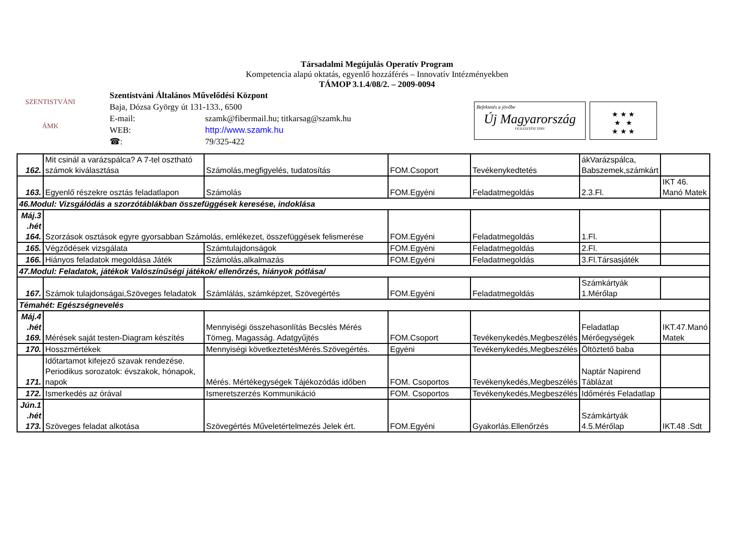SZENTISTVÁNI
ÁMK
Társadalmi Megújulás Operatív Program
Kompetencia alapú oktatás, egyenlő hozzáférés – Innovatív Intézményekben
TÁMOP 3.1.4/08/2. – 2009-0094
Szentistváni Általános Művelődési Központ
Baja, Dózsa György út 131-133., 6500
E-mail: szamk@fibermail.hu; titkarsag@szamk.hu
WEB: http://www.szamk.hu
☎: 79/325-422
Befektetés a jövőbe
Új Magyarország
FEJLESZTÉSI TERV
★ ★ ★
★ ★
★ ★ ★
| 162. | Mit csinál a varázspálca? A 7-tel osztható számok kiválasztása | Számolás,megfigyelés, tudatosítás | FOM.Csoport | Tevékenykedtetés | ákVarázspálca, Babszemek,számkárt | |
| 163. | Egyenlő részekre osztás feladatlapon | Számolás | FOM.Egyéni | Feladatmegoldás | 2.3.Fl. | IKT 46. Manó Matek |
| 46.Modul: Vizsgálódás a szorzótáblákban összefüggések keresése, indoklása | | | | | | |
| Máj.3 .hét 164. | Szorzások osztások egyre gyorsabban Számolás, emlékezet, összefüggések felismerése | | FOM.Egyéni | Feladatmegoldás | 1.Fl. | |
| 165. | Végződések vizsgálata | Számtulajdonságok | FOM.Egyéni | Feladatmegoldás | 2.Fl. | |
| 166. | Hiányos feladatok megoldása Játék | Számolás,alkalmazás | FOM.Egyéni | Feladatmegoldás | 3.Fl.Társasjáték | |
| 47.Modul: Feladatok, játékok Valószínűségi játékok/ ellenőrzés, hiányok pótlása/ | | | | | | |
| 167. | Számok tulajdonságai,Szöveges feladatok | Számlálás, számképzet, Szövegértés | FOM.Egyéni | Feladatmegoldás | Számkártyák 1.Mérőlap | |
| Témahét: Egészségnevelés | | | | | | |
| Máj.4 .hét 169. | Mérések saját testen-Diagram készítés | Mennyiségi összehasonlítás Becslés Mérés Tömeg, Magasság. Adatgyűjtés | FOM.Csoport | Tevékenykedés,Megbeszélés | Feladatlap Mérőegységek | IKT.47.Manó Matek |
| 170. | Hosszmértékek | Mennyiségi következtetésMérés.Szövegértés. | Egyéni | Tevékenykedés,Megbeszélés | Öltöztető baba | |
| 171. | Időtartamot kifejező szavak rendezése. Periodikus sorozatok: évszakok, hónapok, napok | Mérés. Mértékegységek Tájékozódás időben | FOM. Csoportos | Tevékenykedés,Megbeszélés | Naptár Napirend Táblázat | |
| 172. | Ismerkedés az órával | Ismeretszerzés Kommunikáció | FOM. Csoportos | Tevékenykedés,Megbeszélés | Időmérés Feladatlap | |
| Jún.1 .hét 173. | Szöveges feladat alkotása | Szövegértés Műveletértelmezés Jelek ért. | FOM.Egyéni | Gyakorlás.Ellenőrzés | Számkártyák 4.5.Mérőlap | IKT.48 .Sdt |